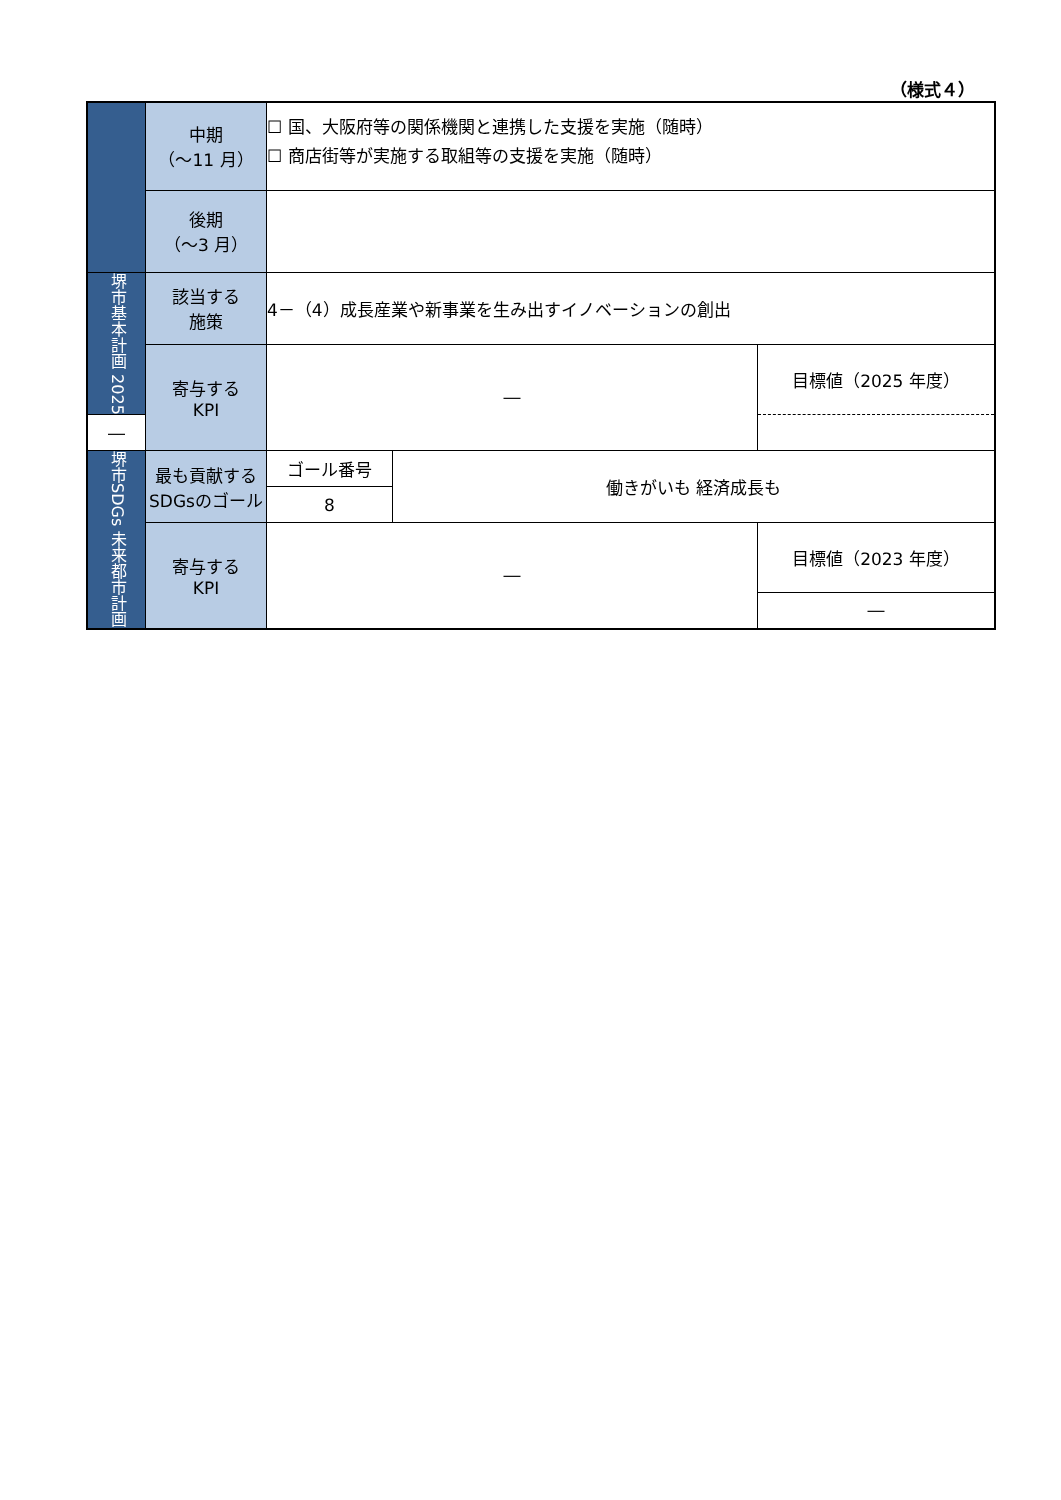（様式４）
| | 中期 （～11 月） | ☐ 国、大阪府等の関係機関と連携した支援を実施（随時） ☐ 商店街等が実施する取組等の支援を実施（随時） | | |
| | 後期 （～3 月） | | | |
| 堺市基本計画 2025 | 該当する 施策 | 4－（4）成長産業や新事業を生み出すイノベーションの創出 | | |
| | 寄与する KPI | ― | | 目標値（2025 年度） |
| ― | | | | |
| 堺市SDGs 未来都市計画 | 最も貢献する SDGsのゴール | ゴール番号 | 働きがいも 経済成長も | |
| | | 8 | | |
| | 寄与する KPI | ― | | 目標値（2023 年度） |
| | | | | ― |